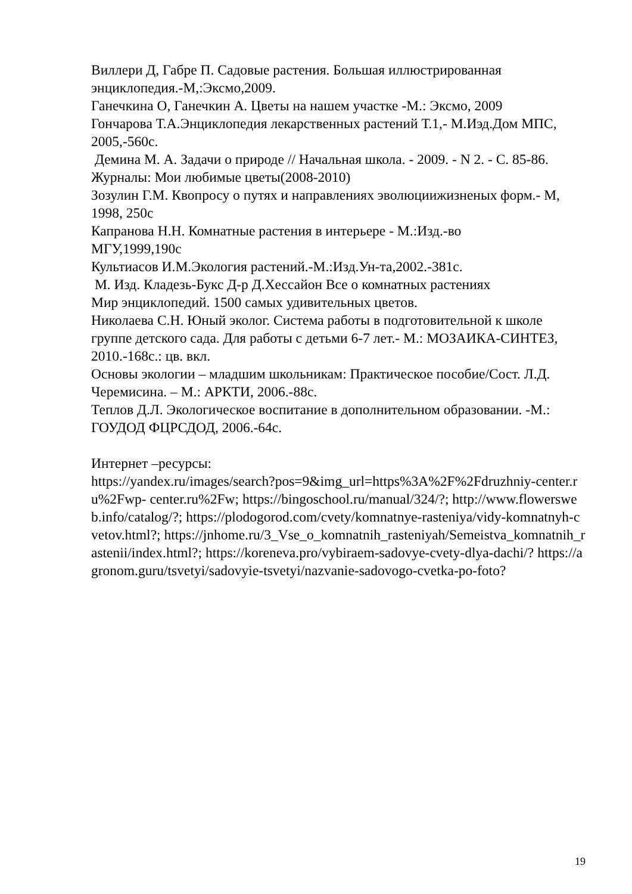Виллери Д, Габре П. Садовые растения. Большая иллюстрированная энциклопедия.-М,:Эксмо,2009.
Ганечкина О, Ганечкин А. Цветы на нашем участке -М.: Эксмо, 2009
Гончарова Т.А.Энциклопедия лекарственных растений Т.1,- М.Иэд.Дом МПС, 2005,-560с.
Демина М. А. Задачи о природе // Начальная школа. - 2009. - N 2. - С. 85-86.
Журналы: Мои любимые цветы(2008-2010)
Зозулин Г.М. Квопросу о путях и направлениях эволюциижизненых форм.- М, 1998, 250с
Капранова Н.Н. Комнатные растения в интерьере - М.:Изд.-во
МГУ,1999,190с
Культиасов И.М.Экология растений.-М.:Изд.Ун-та,2002.-381с.
М. Изд. Кладезь-Букс Д-р Д.Хессайон Все о комнатных растениях
Мир энциклопедий. 1500 самых удивительных цветов.
Николаева С.Н. Юный эколог. Система работы в подготовительной к школе группе детского сада. Для работы с детьми 6-7 лет.- М.: МОЗАИКА-СИНТЕЗ, 2010.-168с.: цв. вкл.
Основы экологии – младшим школьникам: Практическое пособие/Сост. Л.Д. Черемисина. – М.: АРКТИ, 2006.-88с.
Теплов Д.Л. Экологическое воспитание в дополнительном образовании. -М.: ГОУДОД ФЦРСДОД, 2006.-64с.
Интернет –ресурсы:
https://yandex.ru/images/search?pos=9&img_url=https%3A%2F%2Fdruzhniy-center.ru%2Fwp- center.ru%2Fw; https://bingoschool.ru/manual/324/?; http://www.flowersweb.info/catalog/?; https://plodogorod.com/cvety/komnatnye-rasteniya/vidy-komnatnyh-cvetov.html?; https://jnhome.ru/3_Vse_o_komnatnih_rasteniyah/Semeistva_komnatnih_rastenii/index.html?; https://koreneva.pro/vybiraem-sadovye-cvety-dlya-dachi/? https://agronom.guru/tsvetyi/sadovyie-tsvetyi/nazvanie-sadovogo-cvetka-po-foto?
19